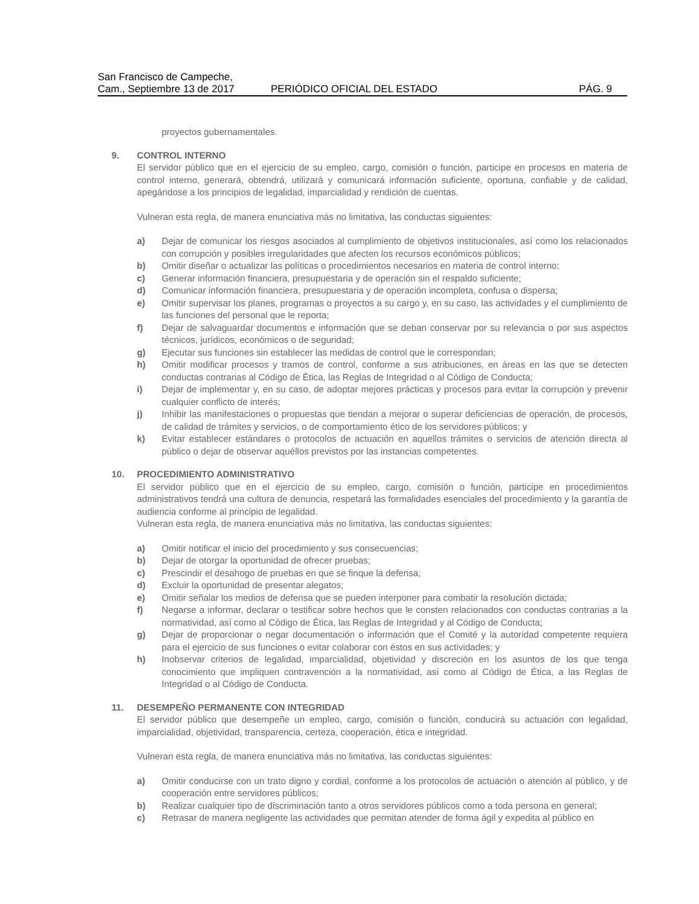San Francisco de Campeche,
Cam., Septiembre 13 de 2017
PERIÓDICO OFICIAL DEL ESTADO
PÁG. 9
proyectos gubernamentales.
9. CONTROL INTERNO
El servidor público que en el ejercicio de su empleo, cargo, comisión o función, participe en procesos en materia de control interno, generará, obtendrá, utilizará y comunicará información suficiente, oportuna, confiable y de calidad, apegándose a los principios de legalidad, imparcialidad y rendición de cuentas.
Vulneran esta regla, de manera enunciativa más no limitativa, las conductas siguientes:
a) Dejar de comunicar los riesgos asociados al cumplimiento de objetivos institucionales, así como los relacionados con corrupción y posibles irregularidades que afecten los recursos económicos públicos;
b) Omitir diseñar o actualizar las políticas o procedimientos necesarios en materia de control interno;
c) Generar información financiera, presupuestaria y de operación sin el respaldo suficiente;
d) Comunicar información financiera, presupuestaria y de operación incompleta, confusa o dispersa;
e) Omitir supervisar los planes, programas o proyectos a su cargo y, en su caso, las actividades y el cumplimiento de las funciones del personal que le reporta;
f) Dejar de salvaguardar documentos e información que se deban conservar por su relevancia o por sus aspectos técnicos, jurídicos, económicos o de seguridad;
g) Ejecutar sus funciones sin establecer las medidas de control que le correspondan;
h) Omitir modificar procesos y tramos de control, conforme a sus atribuciones, en áreas en las que se detecten conductas contrarias al Código de Ética, las Reglas de Integridad o al Código de Conducta;
i) Dejar de implementar y, en su caso, de adoptar mejores prácticas y procesos para evitar la corrupción y prevenir cualquier conflicto de interés;
j) Inhibir las manifestaciones o propuestas que tiendan a mejorar o superar deficiencias de operación, de procesos, de calidad de trámites y servicios, o de comportamiento ético de los servidores públicos; y
k) Evitar establecer estándares o protocolos de actuación en aquellos trámites o servicios de atención directa al público o dejar de observar aquéllos previstos por las instancias competentes.
10. PROCEDIMIENTO ADMINISTRATIVO
El servidor público que en el ejercicio de su empleo, cargo, comisión o función, participe en procedimientos administrativos tendrá una cultura de denuncia, respetará las formalidades esenciales del procedimiento y la garantía de audiencia conforme al principio de legalidad.
Vulneran esta regla, de manera enunciativa más no limitativa, las conductas siguientes:
a) Omitir notificar el inicio del procedimiento y sus consecuencias;
b) Dejar de otorgar la oportunidad de ofrecer pruebas;
c) Prescindir el desahogo de pruebas en que se finque la defensa;
d) Excluir la oportunidad de presentar alegatos;
e) Omitir señalar los medios de defensa que se pueden interponer para combatir la resolución dictada;
f) Negarse a informar, declarar o testificar sobre hechos que le consten relacionados con conductas contrarias a la normatividad, así como al Código de Ética, las Reglas de Integridad y al Código de Conducta;
g) Dejar de proporcionar o negar documentación o información que el Comité y la autoridad competente requiera para el ejercicio de sus funciones o evitar colaborar con éstos en sus actividades; y
h) Inobservar criterios de legalidad, imparcialidad, objetividad y discreción en los asuntos de los que tenga conocimiento que impliquen contravención a la normatividad, así como al Código de Ética, a las Reglas de Integridad o al Código de Conducta.
11. DESEMPEÑO PERMANENTE CON INTEGRIDAD
El servidor público que desempeñe un empleo, cargo, comisión o función, conducirá su actuación con legalidad, imparcialidad, objetividad, transparencia, certeza, cooperación, ética e integridad.
Vulneran esta regla, de manera enunciativa más no limitativa, las conductas siguientes:
a) Omitir conducirse con un trato digno y cordial, conforme a los protocolos de actuación o atención al público, y de cooperación entre servidores públicos;
b) Realizar cualquier tipo de discriminación tanto a otros servidores públicos como a toda persona en general;
c) Retrasar de manera negligente las actividades que permitan atender de forma ágil y expedita al público en